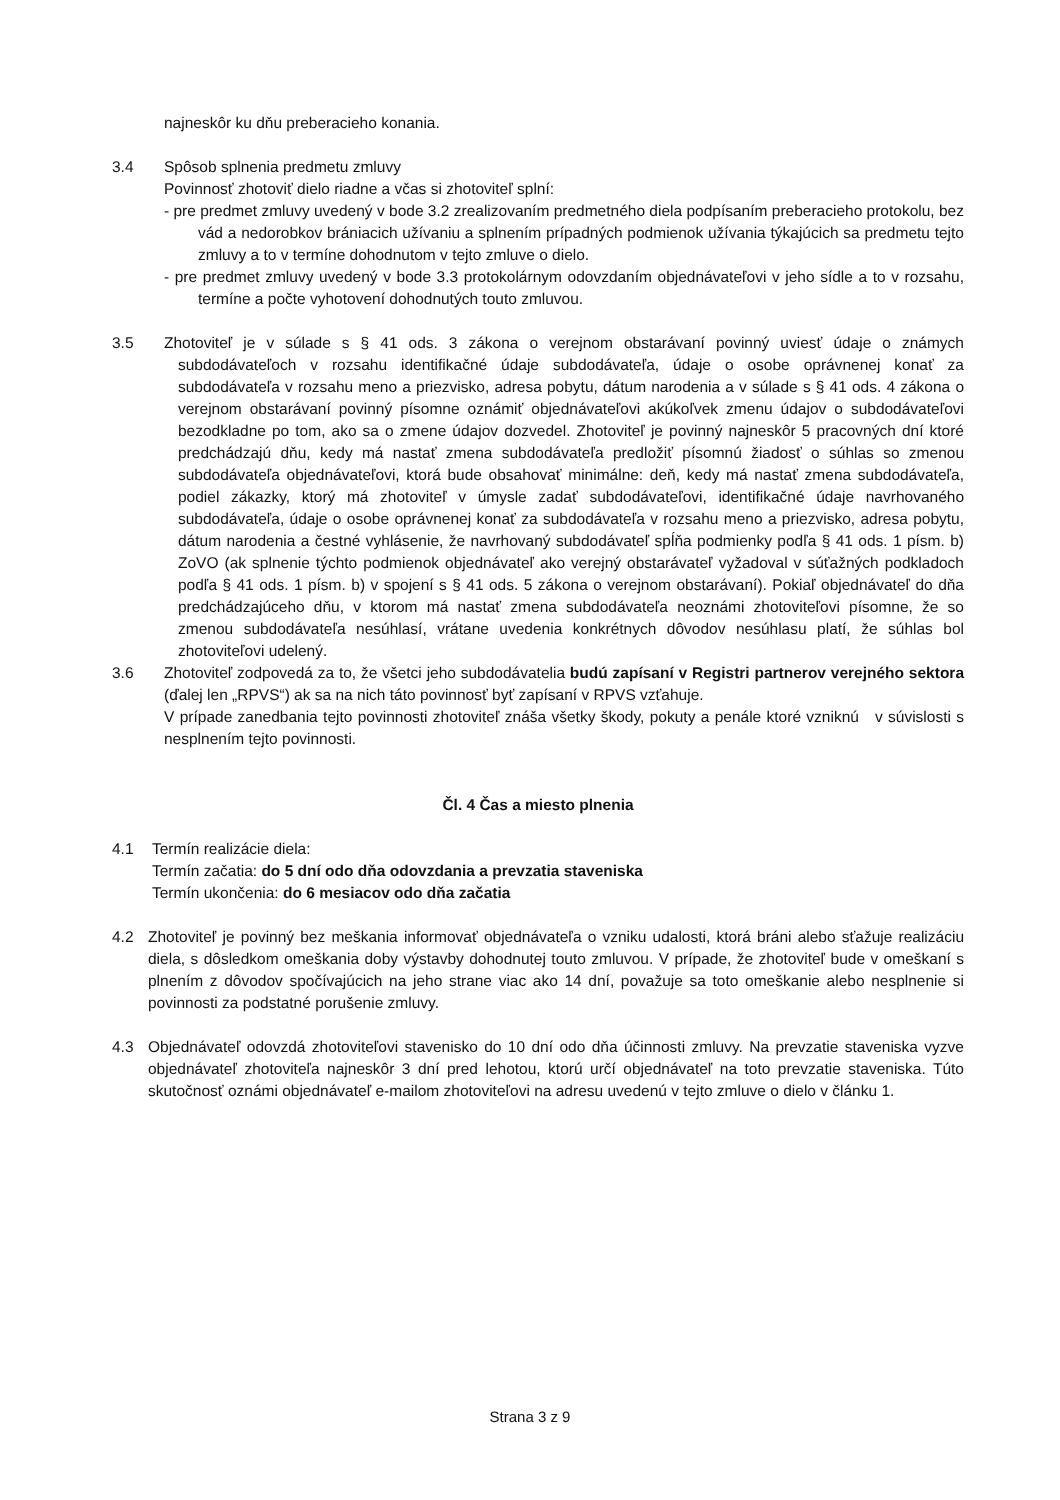najneskôr ku dňu preberacieho konania.
3.4 Spôsob splnenia predmetu zmluvy
Povinnosť zhotoviť dielo riadne a včas si zhotoviteľ splní:
- pre predmet zmluvy uvedený v bode 3.2 zrealizovaním predmetného diela podpísaním preberacieho protokolu, bez vád a nedorobkov brániacich užívaniu a splnením prípadných podmienok užívania týkajúcich sa predmetu tejto zmluvy a to v termíne dohodnutom v tejto zmluve o dielo.
- pre predmet zmluvy uvedený v bode 3.3 protokolárnym odovzdaním objednávateľovi v jeho sídle a to v rozsahu, termíne a počte vyhotovení dohodnutých touto zmluvou.
3.5 Zhotoviteľ je v súlade s § 41 ods. 3 zákona o verejnom obstarávaní povinný uviesť údaje o známych subdodávateľoch v rozsahu identifikačné údaje subdodávateľa, údaje o osobe oprávnenej konať za subdodávateľa v rozsahu meno a priezvisko, adresa pobytu, dátum narodenia a v súlade s § 41 ods. 4 zákona o verejnom obstarávaní povinný písomne oznámiť objednávateľovi akúkoľvek zmenu údajov o subdodávateľovi bezodkladne po tom, ako sa o zmene údajov dozvedel. Zhotoviteľ je povinný najneskôr 5 pracovných dní ktoré predchádzajú dňu, kedy má nastať zmena subdodávateľa predložiť písomnú žiadosť o súhlas so zmenou subdodávateľa objednávateľovi, ktorá bude obsahovať minimálne: deň, kedy má nastať zmena subdodávateľa, podiel zákazky, ktorý má zhotoviteľ v úmysle zadať subdodávateľovi, identifikačné údaje navrhovaného subdodávateľa, údaje o osobe oprávnenej konať za subdodávateľa v rozsahu meno a priezvisko, adresa pobytu, dátum narodenia a čestné vyhlásenie, že navrhovaný subdodávateľ spĺňa podmienky podľa § 41 ods. 1 písm. b) ZoVO (ak splnenie týchto podmienok objednávateľ ako verejný obstarávateľ vyžadoval v súťažných podkladoch podľa § 41 ods. 1 písm. b) v spojení s § 41 ods. 5 zákona o verejnom obstarávaní). Pokiaľ objednávateľ do dňa predchádzajúceho dňu, v ktorom má nastať zmena subdodávateľa neoznámi zhotoviteľovi písomne, že so zmenou subdodávateľa nesúhlasí, vrátane uvedenia konkrétnych dôvodov nesúhlasu platí, že súhlas bol zhotoviteľovi udelený.
3.6 Zhotoviteľ zodpovedá za to, že všetci jeho subdodávatelia budú zapísaní v Registri partnerov verejného sektora (ďalej len „RPVS“) ak sa na nich táto povinnosť byť zapísaní v RPVS vzťahuje.
V prípade zanedbania tejto povinnosti zhotoviteľ znáša všetky škody, pokuty a penále ktoré vzniknú v súvislosti s nesplnením tejto povinnosti.
Čl. 4 Čas a miesto plnenia
4.1 Termín realizácie diela:
Termín začatia: do 5 dní odo dňa odovzdania a prevzatia staveniska
Termín ukončenia: do 6 mesiacov odo dňa začatia
4.2 Zhotoviteľ je povinný bez meškania informovať objednávateľa o vzniku udalosti, ktorá bráni alebo sťažuje realizáciu diela, s dôsledkom omeškania doby výstavby dohodnutej touto zmluvou. V prípade, že zhotoviteľ bude v omeškaní s plnením z dôvodov spočívajúcich na jeho strane viac ako 14 dní, považuje sa toto omeškanie alebo nesplnenie si povinnosti za podstatné porušenie zmluvy.
4.3 Objednávateľ odovzdá zhotoviteľovi stavenisko do 10 dní odo dňa účinnosti zmluvy. Na prevzatie staveniska vyzve objednávateľ zhotoviteľa najneskôr 3 dní pred lehotou, ktorú určí objednávateľ na toto prevzatie staveniska. Túto skutočnosť oznámi objednávateľ e-mailom zhotoviteľovi na adresu uvedenú v tejto zmluve o dielo v článku 1.
Strana 3 z 9